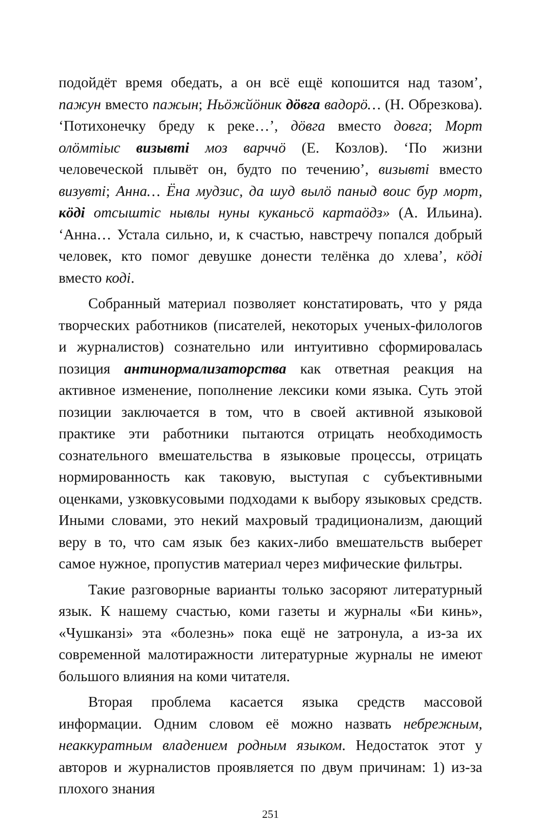подойдёт время обедать, а он всё ещё копошится над тазом’, пажун вместо пажын; Ньӧжйӧник дӧвга вадорӧ… (Н. Обрезкова). ‘Потихонечку бреду к реке…’, дӧвга вместо довга; Морт олӧмтіыс визывті моз варччӧ (Е. Козлов). ‘По жизни человеческой плывёт он, будто по течению’, визывті вместо визувті; Анна… Ёна мудзис, да шуд вылӧ паныд воис бур морт, кӧді отсыштіс нывлы нуны куканьсӧ картаӧдз» (А. Ильина). ‘Анна… Устала сильно, и, к счастью, навстречу попался добрый человек, кто помог девушке донести телёнка до хлева’, кӧді вместо коді.
Собранный материал позволяет констатировать, что у ряда творческих работников (писателей, некоторых ученых-филологов и журналистов) сознательно или интуитивно сформировалась позиция антинормализаторства как ответная реакция на активное изменение, пополнение лексики коми языка. Суть этой позиции заключается в том, что в своей активной языковой практике эти работники пытаются отрицать необходимость сознательного вмешательства в языковые процессы, отрицать нормированность как таковую, выступая с субъективными оценками, узковкусовыми подходами к выбору языковых средств. Иными словами, это некий махровый традиционализм, дающий веру в то, что сам язык без каких-либо вмешательств выберет самое нужное, пропустив материал через мифические фильтры.
Такие разговорные варианты только засоряют литературный язык. К нашему счастью, коми газеты и журналы «Би кинь», «Чушканзі» эта «болезнь» пока ещё не затронула, а из-за их современной малотиражности литературные журналы не имеют большого влияния на коми читателя.
Вторая проблема касается языка средств массовой информации. Одним словом её можно назвать небрежным, неаккуратным владением родным языком. Недостаток этот у авторов и журналистов проявляется по двум причинам: 1) из-за плохого знания
251